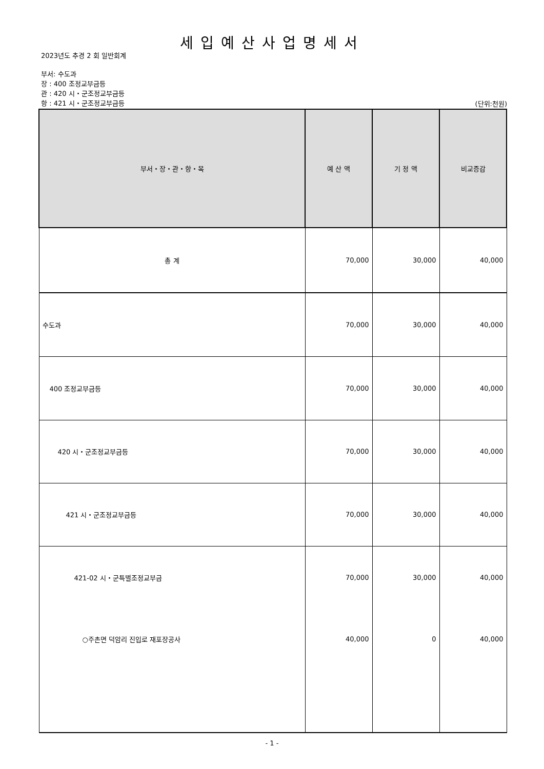세입예산사업명세서
2023년도 추경 2 회 일반회계
부서: 수도과
장 : 400 조정교부금등
관 : 420 시・군조정교부금등
항 : 421 시・군조정교부금등
(단위:천원)
| 부서・장・관・항・목 | 예 산 액 | 기 정 액 | 비교증감 |
| --- | --- | --- | --- |
| 총 계 | 70,000 | 30,000 | 40,000 |
| 수도과 | 70,000 | 30,000 | 40,000 |
| 400 조정교부금등 | 70,000 | 30,000 | 40,000 |
| 420 시・군조정교부금등 | 70,000 | 30,000 | 40,000 |
| 421 시・군조정교부금등 | 70,000 | 30,000 | 40,000 |
| 421-02 시・군특별조정교부금 | 70,000 | 30,000 | 40,000 |
| ○주촌면 덕암리 진입로 재포장공사 | 40,000 | 0 | 40,000 |
- 1 -